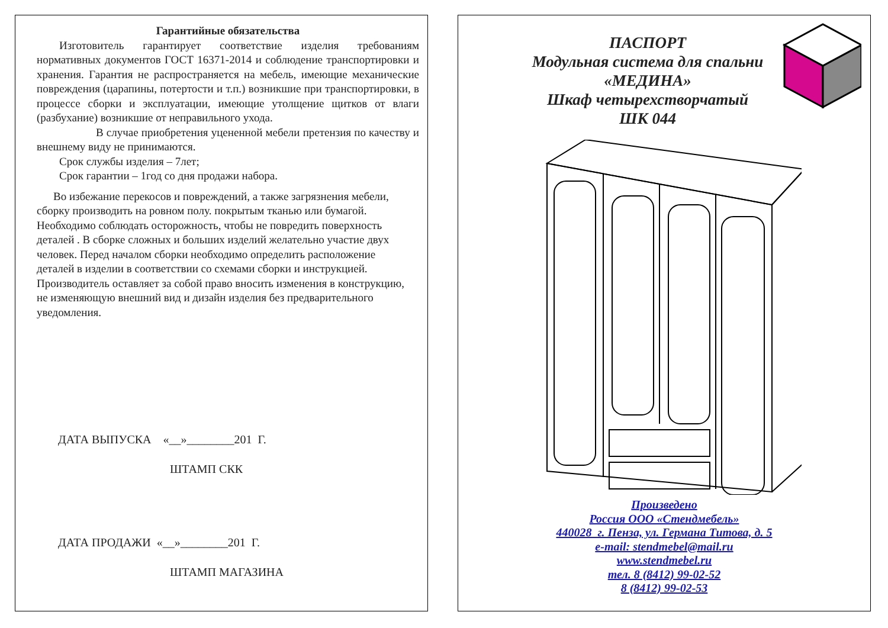Гарантийные обязательства
Изготовитель гарантирует соответствие изделия требованиям нормативных документов ГОСТ 16371-2014 и соблюдение транспортировки и хранения. Гарантия не распространяется на мебель, имеющие механические повреждения (царапины, потертости и т.п.) возникшие при транспортировки, в процессе сборки и эксплуатации, имеющие утолщение щитков от влаги (разбухание) возникшие от неправильного ухода.
В случае приобретения уцененной мебели претензия по качеству и внешнему виду не принимаются.
Срок службы изделия – 7лет;
Срок гарантии – 1год со дня продажи набора.
Во избежание перекосов и повреждений, а также загрязнения мебели, сборку производить на ровном полу. покрытым тканью или бумагой. Необходимо соблюдать осторожность, чтобы не повредить поверхность деталей . В сборке сложных и больших изделий желательно участие двух человек. Перед началом сборки необходимо определить расположение деталей в изделии в соответствии со схемами сборки и инструкцией. Производитель оставляет за собой право вносить изменения в конструкцию, не изменяющую внешний вид и дизайн изделия без предварительного уведомления.
ДАТА ВЫПУСКА «__»________201 Г.
ШТАМП СКК
ДАТА ПРОДАЖИ «__»________201 Г.
ШТАМП МАГАЗИНА
ПАСПОРТ
Модульная система для спальни
«МЕДИНА»
Шкаф четырехстворчатый
ШК 044
Произведено
Россия ООО «Стендмебель»
440028 г. Пенза, ул. Германа Титова, д. 5
e-mail: stendmebel@mail.ru
www.stendmebel.ru
тел. 8 (8412) 99-02-52
8 (8412) 99-02-53